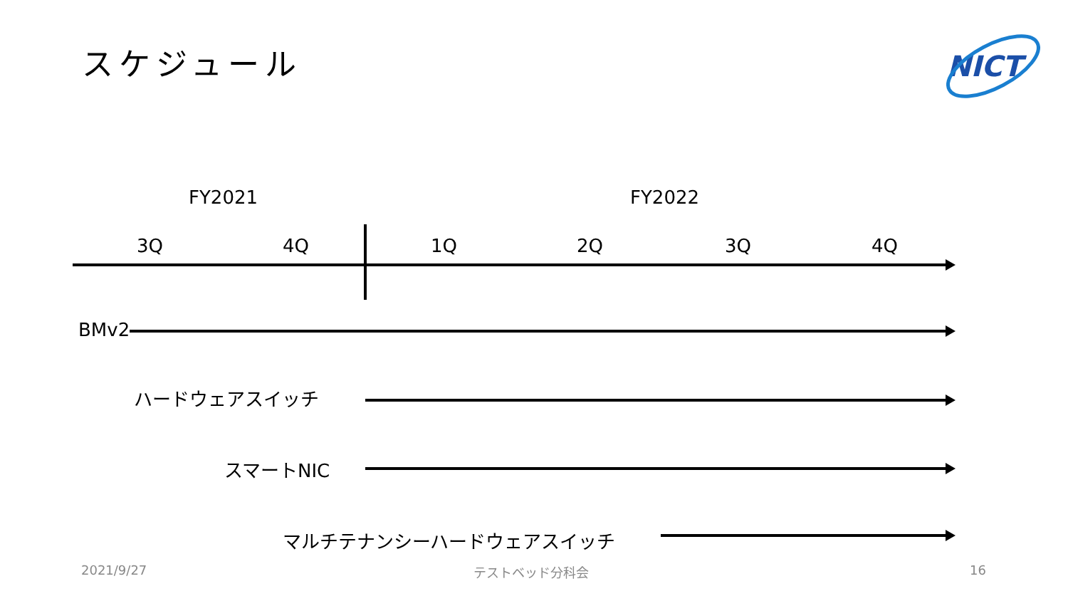スケジュール NICT
FY2021 FY2022
3Q 4Q 1Q 2Q 3Q 4Q
BMv2
ハードウェアスイッチ
スマートNIC
マルチテナンシーハードウェアスイッチ
2021/9/27 テストベッド分科会 16